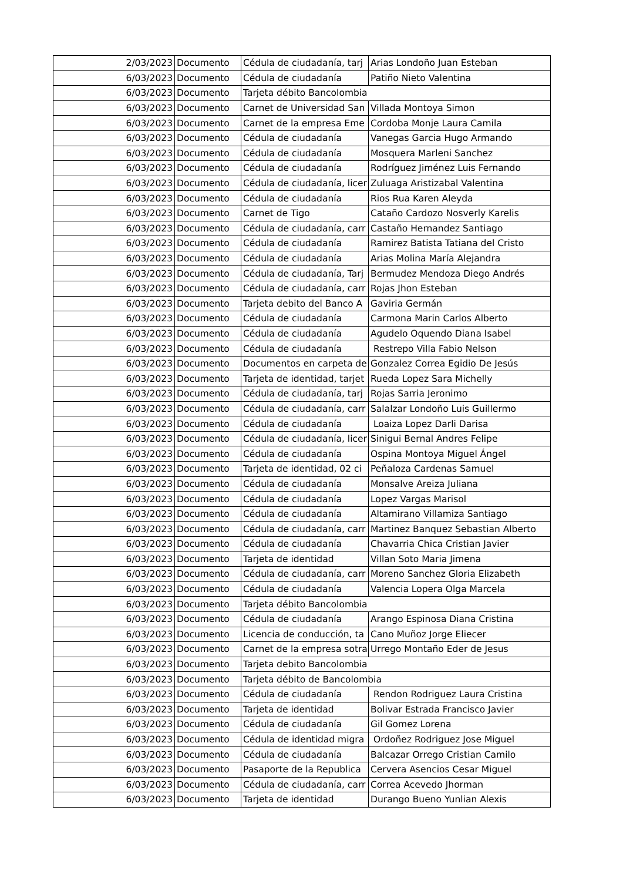| 2/03/2023 | Documento | Cédula de ciudadanía, tarj | Arias Londoño Juan Esteban |
| 6/03/2023 | Documento | Cédula de ciudadanía | Patiño Nieto Valentina |
| 6/03/2023 | Documento | Tarjeta débito Bancolombia | |
| 6/03/2023 | Documento | Carnet de Universidad San | Villada Montoya Simon |
| 6/03/2023 | Documento | Carnet de la empresa Eme | Cordoba Monje Laura Camila |
| 6/03/2023 | Documento | Cédula de ciudadanía | Vanegas Garcia Hugo Armando |
| 6/03/2023 | Documento | Cédula de ciudadanía | Mosquera Marleni Sanchez |
| 6/03/2023 | Documento | Cédula de ciudadanía | Rodríguez Jiménez Luis Fernando |
| 6/03/2023 | Documento | Cédula de ciudadanía, licer | Zuluaga Aristizabal Valentina |
| 6/03/2023 | Documento | Cédula de ciudadanía | Rios Rua Karen Aleyda |
| 6/03/2023 | Documento | Carnet de Tigo | Cataño Cardozo Nosverly Karelis |
| 6/03/2023 | Documento | Cédula de ciudadanía, carr | Castaño Hernandez Santiago |
| 6/03/2023 | Documento | Cédula de ciudadanía | Ramirez Batista Tatiana del Cristo |
| 6/03/2023 | Documento | Cédula de ciudadanía | Arias Molina María Alejandra |
| 6/03/2023 | Documento | Cédula de ciudadanía, Tarj | Bermudez Mendoza Diego Andrés |
| 6/03/2023 | Documento | Cédula de ciudadanía, carr | Rojas Jhon Esteban |
| 6/03/2023 | Documento | Tarjeta debito del Banco A | Gaviria Germán |
| 6/03/2023 | Documento | Cédula de ciudadanía | Carmona Marin Carlos Alberto |
| 6/03/2023 | Documento | Cédula de ciudadanía | Agudelo Oquendo Diana Isabel |
| 6/03/2023 | Documento | Cédula de ciudadanía | Restrepo Villa Fabio Nelson |
| 6/03/2023 | Documento | Documentos en carpeta de | Gonzalez Correa Egidio De Jesús |
| 6/03/2023 | Documento | Tarjeta de identidad, tarjet | Rueda Lopez Sara Michelly |
| 6/03/2023 | Documento | Cédula de ciudadanía, tarj | Rojas Sarria Jeronimo |
| 6/03/2023 | Documento | Cédula de ciudadanía, carr | Salalzar Londoño Luis Guillermo |
| 6/03/2023 | Documento | Cédula de ciudadanía | Loaiza Lopez Darli Darisa |
| 6/03/2023 | Documento | Cédula de ciudadanía, licer | Sinigui Bernal Andres Felipe |
| 6/03/2023 | Documento | Cédula de ciudadanía | Ospina Montoya Miguel Ángel |
| 6/03/2023 | Documento | Tarjeta de identidad, 02 ci | Peñaloza Cardenas Samuel |
| 6/03/2023 | Documento | Cédula de ciudadanía | Monsalve Areiza Juliana |
| 6/03/2023 | Documento | Cédula de ciudadanía | Lopez Vargas Marisol |
| 6/03/2023 | Documento | Cédula de ciudadanía | Altamirano Villamiza Santiago |
| 6/03/2023 | Documento | Cédula de ciudadanía, carr | Martinez Banquez Sebastian Alberto |
| 6/03/2023 | Documento | Cédula de ciudadanía | Chavarria Chica Cristian Javier |
| 6/03/2023 | Documento | Tarjeta de identidad | Villan Soto Maria Jimena |
| 6/03/2023 | Documento | Cédula de ciudadanía, carr | Moreno Sanchez Gloria Elizabeth |
| 6/03/2023 | Documento | Cédula de ciudadanía | Valencia Lopera Olga Marcela |
| 6/03/2023 | Documento | Tarjeta débito Bancolombia | |
| 6/03/2023 | Documento | Cédula de ciudadanía | Arango Espinosa Diana Cristina |
| 6/03/2023 | Documento | Licencia de conducción, ta | Cano Muñoz Jorge Eliecer |
| 6/03/2023 | Documento | Carnet de la empresa sotra | Urrego Montaño Eder de Jesus |
| 6/03/2023 | Documento | Tarjeta debito Bancolombia | |
| 6/03/2023 | Documento | Tarjeta débito de Bancolombia | |
| 6/03/2023 | Documento | Cédula de ciudadanía | Rendon Rodriguez Laura Cristina |
| 6/03/2023 | Documento | Tarjeta de identidad | Bolivar Estrada Francisco Javier |
| 6/03/2023 | Documento | Cédula de ciudadanía | Gil Gomez Lorena |
| 6/03/2023 | Documento | Cédula de identidad migra | Ordoñez Rodriguez Jose Miguel |
| 6/03/2023 | Documento | Cédula de ciudadanía | Balcazar Orrego Cristian Camilo |
| 6/03/2023 | Documento | Pasaporte de la Republica | Cervera Asencios Cesar Miguel |
| 6/03/2023 | Documento | Cédula de ciudadanía, carr | Correa Acevedo Jhorman |
| 6/03/2023 | Documento | Tarjeta de identidad | Durango Bueno Yunlian Alexis |